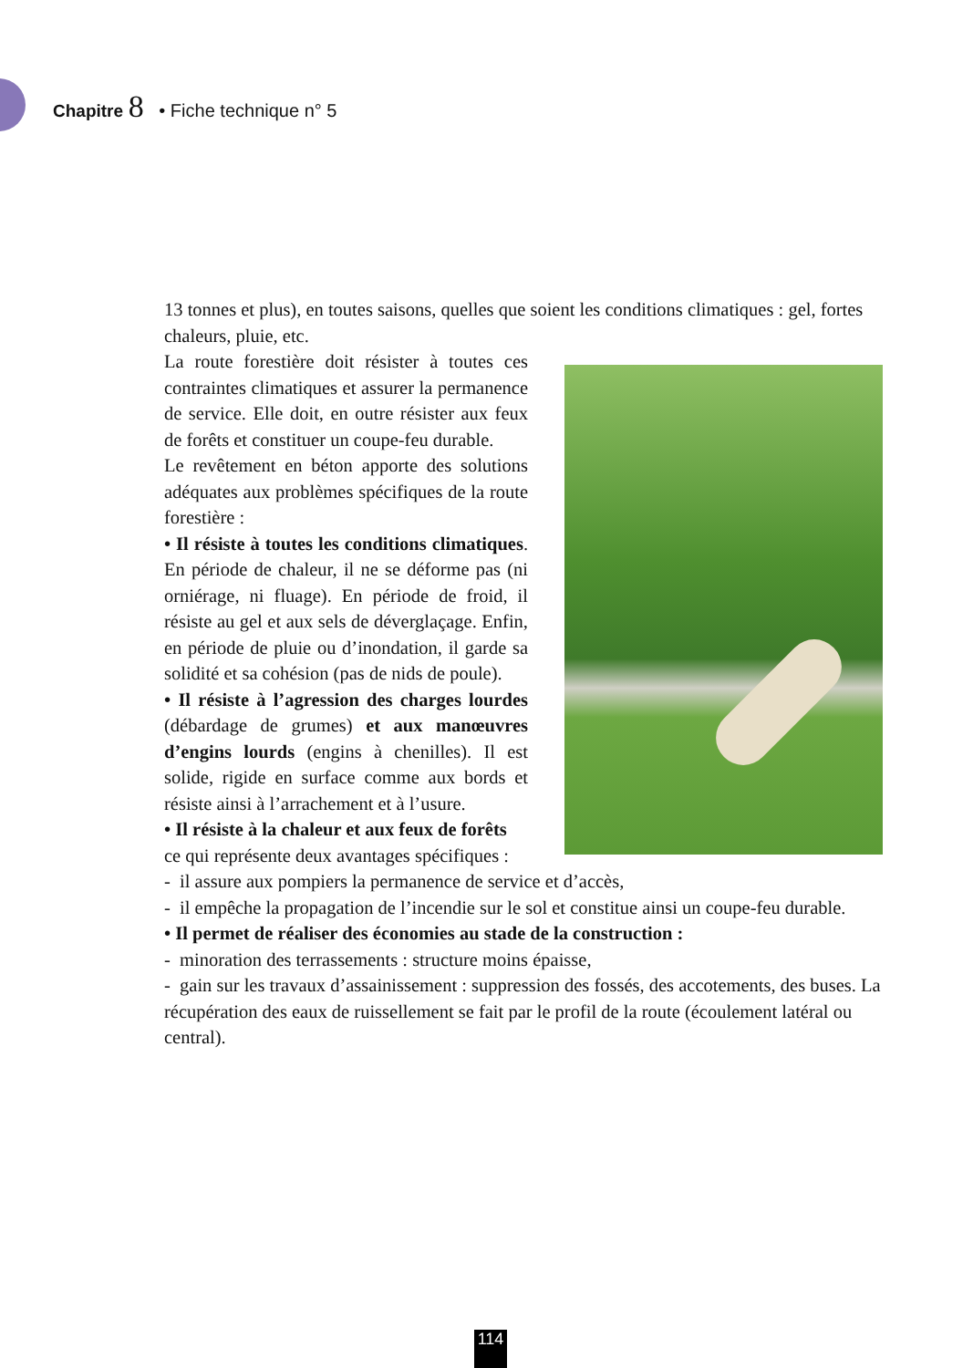Chapitre 8 • Fiche technique n° 5
13 tonnes et plus), en toutes saisons, quelles que soient les conditions climatiques : gel, fortes chaleurs, pluie, etc.
La route forestière doit résister à toutes ces contraintes climatiques et assurer la permanence de service. Elle doit, en outre résister aux feux de forêts et constituer un coupe-feu durable.
Le revêtement en béton apporte des solutions adéquates aux problèmes spécifiques de la route forestière :
• Il résiste à toutes les conditions climatiques. En période de chaleur, il ne se déforme pas (ni orniérage, ni fluage). En période de froid, il résiste au gel et aux sels de déverglaçage. Enfin, en période de pluie ou d’inondation, il garde sa solidité et sa cohésion (pas de nids de poule).
• Il résiste à l’agression des charges lourdes (débardage de grumes) et aux manœuvres d’engins lourds (engins à chenilles). Il est solide, rigide en surface comme aux bords et résiste ainsi à l’arrachement et à l’usure.
• Il résiste à la chaleur et aux feux de forêts ce qui représente deux avantages spécifiques :
- il assure aux pompiers la permanence de service et d’accès,
- il empêche la propagation de l’incendie sur le sol et constitue ainsi un coupe-feu durable.
• Il permet de réaliser des économies au stade de la construction :
- minoration des terrassements : structure moins épaisse,
- gain sur les travaux d’assainissement : suppression des fossés, des accotements, des buses. La récupération des eaux de ruissellement se fait par le profil de la route (écoulement latéral ou central).
114